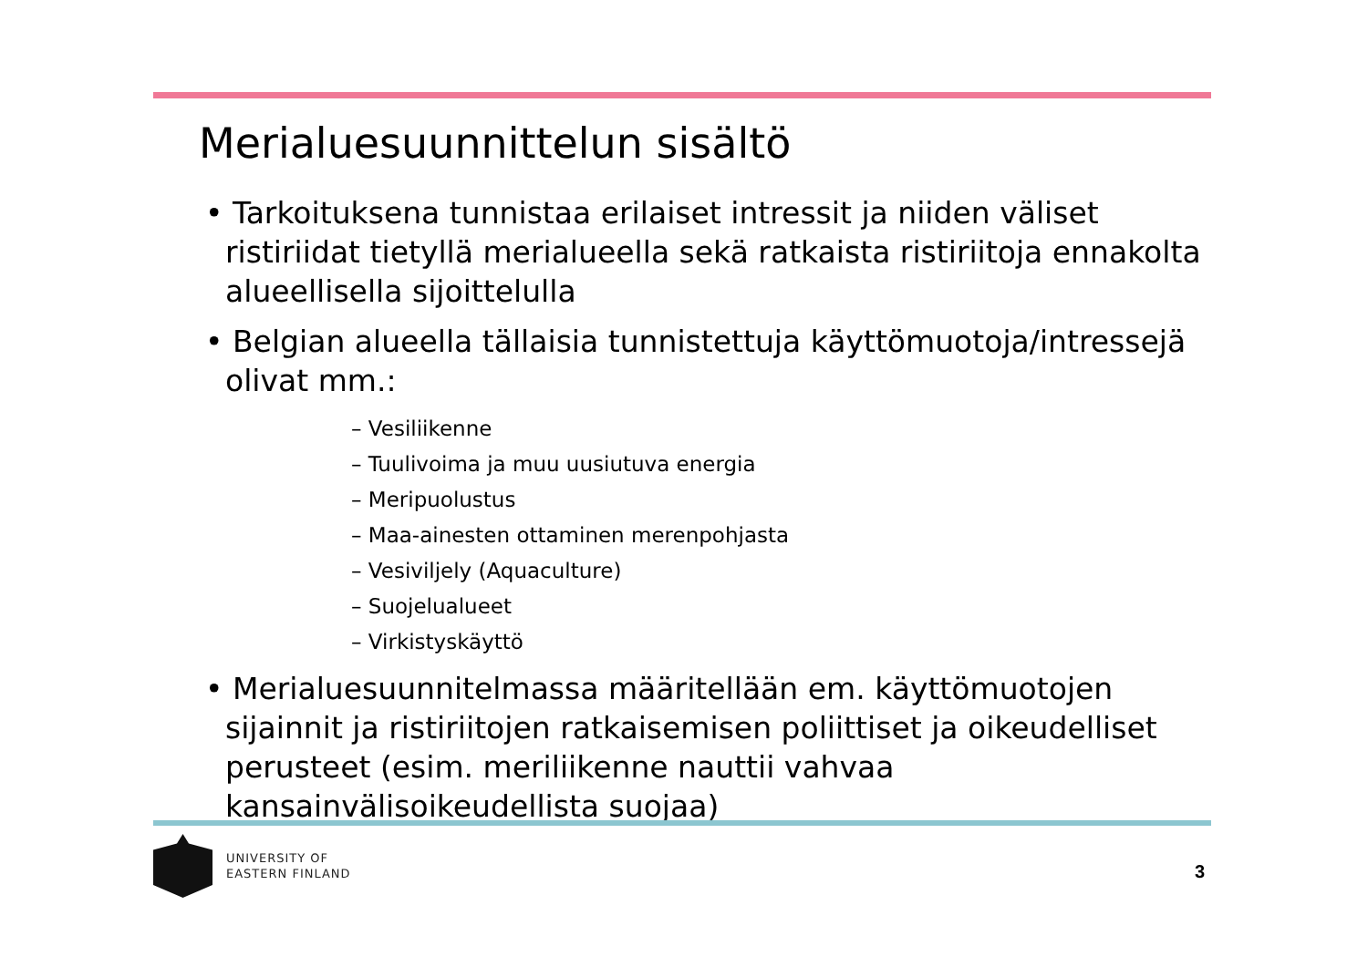Merialuesuunnittelun sisältö
• Tarkoituksena tunnistaa erilaiset intressit ja niiden väliset ristiriidat tietyllä merialueella sekä ratkaista ristiriitoja ennakolta alueellisella sijoittelulla
• Belgian alueella tällaisia tunnistettuja käyttömuotoja/intressejä olivat mm.:
– Vesiliikenne
– Tuulivoima ja muu uusiutuva energia
– Meripuolustus
– Maa-ainesten ottaminen merenpohjasta
– Vesiviljely (Aquaculture)
– Suojelualueet
– Virkistyskäyttö
• Merialuesuunnitelmassa määritellään em. käyttömuotojen sijainnit ja ristiriitojen ratkaisemisen poliittiset ja oikeudelliset perusteet (esim. meriliikenne nauttii vahvaa kansainvälisoikeudellista suojaa)
UNIVERSITY OF
EASTERN FINLAND
3